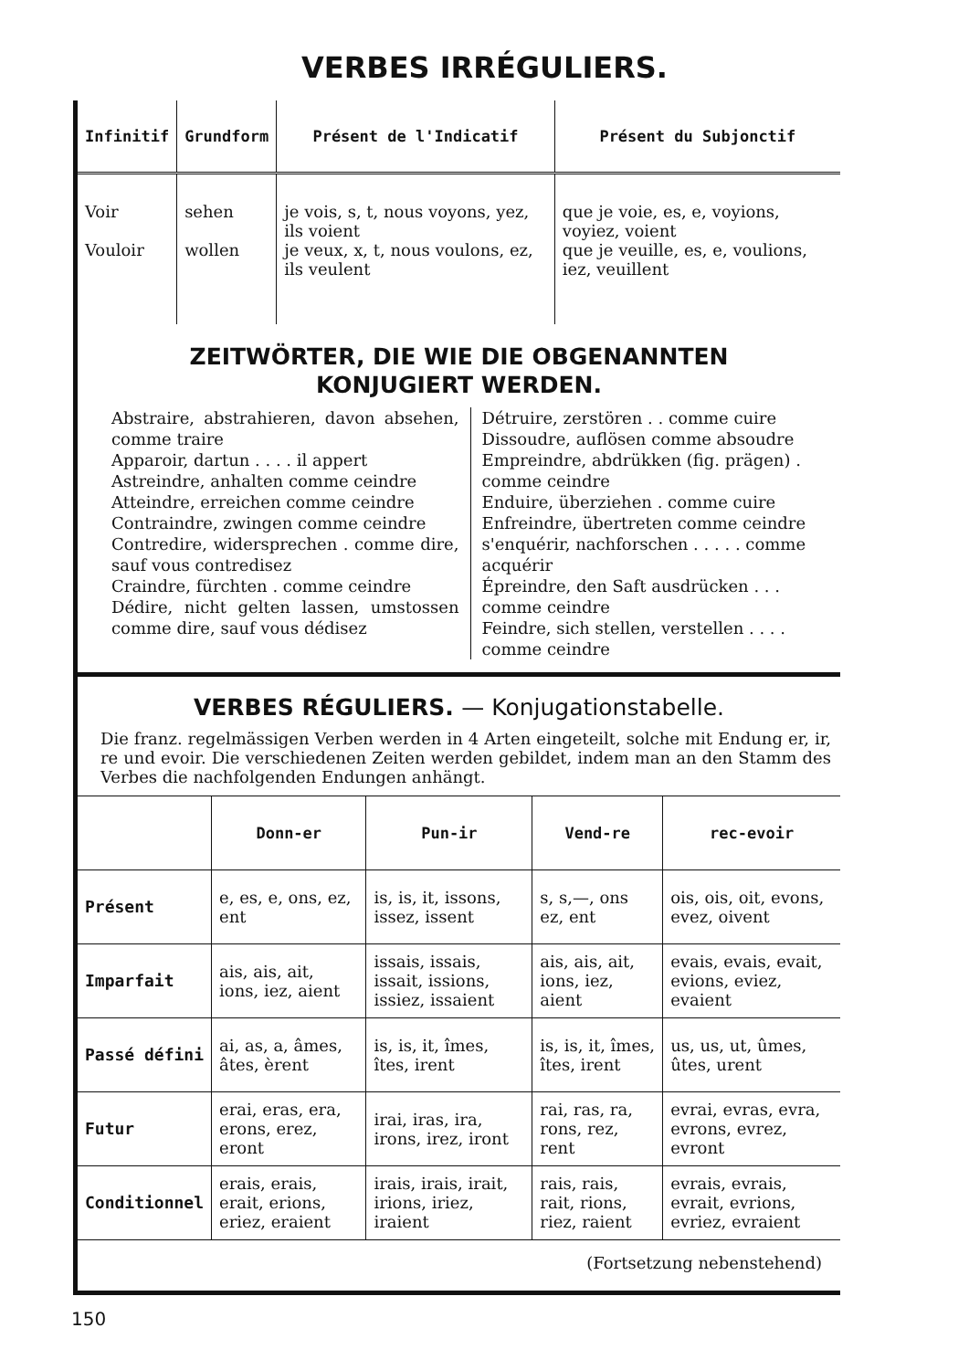VERBES IRRÉGULIERS.
| Infinitif | Grundform | Présent de l'Indicatif | Présent du Subjonctif |
| --- | --- | --- | --- |
| Voir Vouloir | sehen wollen | je vois, s, t, nous voyons, yez, ils voient je veux, x, t, nous voulons, ez, ils veulent | que je voie, es, e, voyions, voyiez, voient que je veuille, es, e, voulions, iez, veuillent |
ZEITWÖRTER, DIE WIE DIE OBGENANNTEN
KONJUGIERT WERDEN.
Abstraire, abstrahieren, davon absehen, comme traire
Apparoir, dartun . . . . il appert
Astreindre, anhalten comme ceindre
Atteindre, erreichen comme ceindre
Contraindre, zwingen comme ceindre
Contredire, widersprechen . comme dire, sauf vous contredisez
Craindre, fürchten . comme ceindre
Dédire, nicht gelten lassen, umstossen comme dire, sauf vous dédisez
Détruire, zerstören . . comme cuire
Dissoudre, auflösen comme absoudre
Empreindre, abdrükken (fig. prägen) . comme ceindre
Enduire, überziehen . comme cuire
Enfreindre, übertreten comme ceindre
s'enquérir, nachforschen . . . . . comme acquérir
Épreindre, den Saft ausdrücken . . . comme ceindre
Feindre, sich stellen, verstellen . . . . comme ceindre
VERBES RÉGULIERS. — Konjugationstabelle.
Die franz. regelmässigen Verben werden in 4 Arten eingeteilt, solche mit Endung er, ir, re und evoir. Die verschiedenen Zeiten werden gebildet, indem man an den Stamm des Verbes die nachfolgenden Endungen anhängt.
| | Donn-er | Pun-ir | Vend-re | rec-evoir |
| --- | --- | --- | --- | --- |
| Présent | e, es, e, ons, ez, ent | is, is, it, issons, issez, issent | s, s,—, ons ez, ent | ois, ois, oit, evons, evez, oivent |
| Imparfait | ais, ais, ait, ions, iez, aient | issais, issais, issait, issions, issiez, issaient | ais, ais, ait, ions, iez, aient | evais, evais, evait, evions, eviez, evaient |
| Passé défini | ai, as, a, âmes, âtes, èrent | is, is, it, îmes, îtes, irent | is, is, it, îmes, îtes, irent | us, us, ut, ûmes, ûtes, urent |
| Futur | erai, eras, era, erons, erez, eront | irai, iras, ira, irons, irez, iront | rai, ras, ra, rons, rez, rent | evrai, evras, evra, evrons, evrez, evront |
| Conditionnel | erais, erais, erait, erions, eriez, eraient | irais, irais, irait, irions, iriez, iraient | rais, rais, rait, rions, riez, raient | evrais, evrais, evrait, evrions, evriez, evraient |
(Fortsetzung nebenstehend)
150